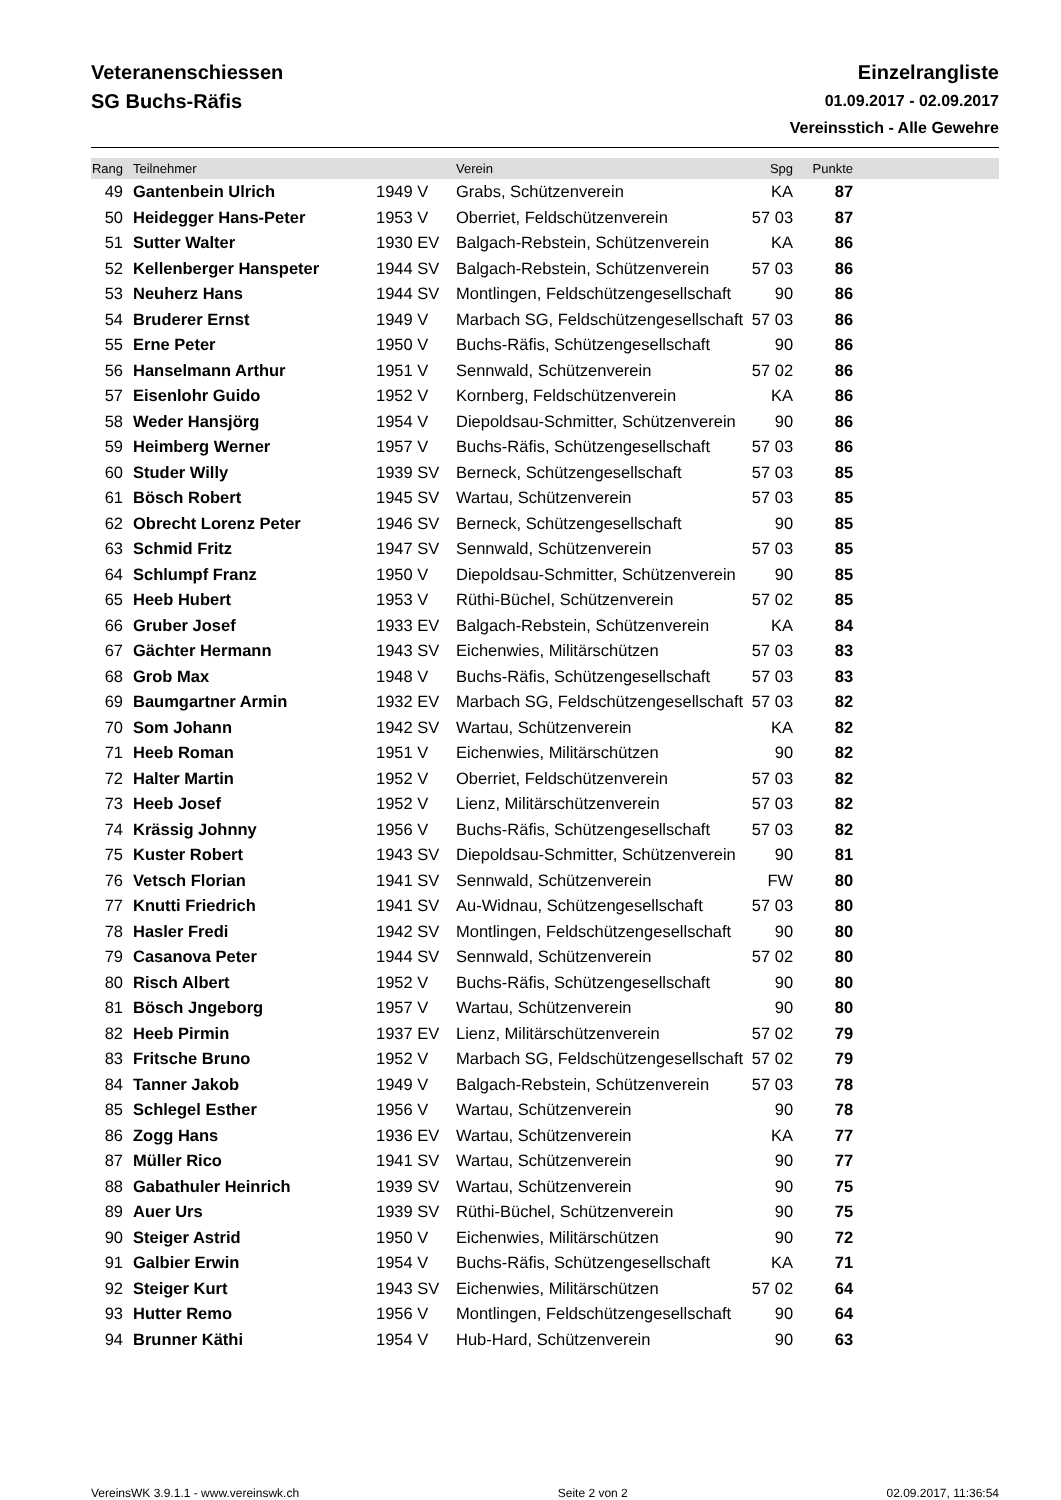Veteranenschiessen
SG Buchs-Räfis
Einzelrangliste
01.09.2017 - 02.09.2017
Vereinsstich - Alle Gewehre
| Rang | Teilnehmer | | Verein | Spg | Punkte | |
| --- | --- | --- | --- | --- | --- | --- |
| 49 | Gantenbein Ulrich | 1949 V | Grabs, Schützenverein | KA | 87 | |
| 50 | Heidegger Hans-Peter | 1953 V | Oberriet, Feldschützenverein | 57 03 | 87 | |
| 51 | Sutter Walter | 1930 EV | Balgach-Rebstein, Schützenverein | KA | 86 | |
| 52 | Kellenberger Hanspeter | 1944 SV | Balgach-Rebstein, Schützenverein | 57 03 | 86 | |
| 53 | Neuherz Hans | 1944 SV | Montlingen, Feldschützengesellschaft | 90 | 86 | |
| 54 | Bruderer Ernst | 1949 V | Marbach SG, Feldschützengesellschaft | 57 03 | 86 | |
| 55 | Erne Peter | 1950 V | Buchs-Räfis, Schützengesellschaft | 90 | 86 | |
| 56 | Hanselmann Arthur | 1951 V | Sennwald, Schützenverein | 57 02 | 86 | |
| 57 | Eisenlohr Guido | 1952 V | Kornberg, Feldschützenverein | KA | 86 | |
| 58 | Weder Hansjörg | 1954 V | Diepoldsau-Schmitter, Schützenverein | 90 | 86 | |
| 59 | Heimberg Werner | 1957 V | Buchs-Räfis, Schützengesellschaft | 57 03 | 86 | |
| 60 | Studer Willy | 1939 SV | Berneck, Schützengesellschaft | 57 03 | 85 | |
| 61 | Bösch Robert | 1945 SV | Wartau, Schützenverein | 57 03 | 85 | |
| 62 | Obrecht Lorenz Peter | 1946 SV | Berneck, Schützengesellschaft | 90 | 85 | |
| 63 | Schmid Fritz | 1947 SV | Sennwald, Schützenverein | 57 03 | 85 | |
| 64 | Schlumpf Franz | 1950 V | Diepoldsau-Schmitter, Schützenverein | 90 | 85 | |
| 65 | Heeb Hubert | 1953 V | Rüthi-Büchel, Schützenverein | 57 02 | 85 | |
| 66 | Gruber Josef | 1933 EV | Balgach-Rebstein, Schützenverein | KA | 84 | |
| 67 | Gächter Hermann | 1943 SV | Eichenwies, Militärschützen | 57 03 | 83 | |
| 68 | Grob Max | 1948 V | Buchs-Räfis, Schützengesellschaft | 57 03 | 83 | |
| 69 | Baumgartner Armin | 1932 EV | Marbach SG, Feldschützengesellschaft | 57 03 | 82 | |
| 70 | Som Johann | 1942 SV | Wartau, Schützenverein | KA | 82 | |
| 71 | Heeb Roman | 1951 V | Eichenwies, Militärschützen | 90 | 82 | |
| 72 | Halter Martin | 1952 V | Oberriet, Feldschützenverein | 57 03 | 82 | |
| 73 | Heeb Josef | 1952 V | Lienz, Militärschützenverein | 57 03 | 82 | |
| 74 | Krässig Johnny | 1956 V | Buchs-Räfis, Schützengesellschaft | 57 03 | 82 | |
| 75 | Kuster Robert | 1943 SV | Diepoldsau-Schmitter, Schützenverein | 90 | 81 | |
| 76 | Vetsch Florian | 1941 SV | Sennwald, Schützenverein | FW | 80 | |
| 77 | Knutti Friedrich | 1941 SV | Au-Widnau, Schützengesellschaft | 57 03 | 80 | |
| 78 | Hasler Fredi | 1942 SV | Montlingen, Feldschützengesellschaft | 90 | 80 | |
| 79 | Casanova Peter | 1944 SV | Sennwald, Schützenverein | 57 02 | 80 | |
| 80 | Risch Albert | 1952 V | Buchs-Räfis, Schützengesellschaft | 90 | 80 | |
| 81 | Bösch Jngeborg | 1957 V | Wartau, Schützenverein | 90 | 80 | |
| 82 | Heeb Pirmin | 1937 EV | Lienz, Militärschützenverein | 57 02 | 79 | |
| 83 | Fritsche Bruno | 1952 V | Marbach SG, Feldschützengesellschaft | 57 02 | 79 | |
| 84 | Tanner Jakob | 1949 V | Balgach-Rebstein, Schützenverein | 57 03 | 78 | |
| 85 | Schlegel Esther | 1956 V | Wartau, Schützenverein | 90 | 78 | |
| 86 | Zogg Hans | 1936 EV | Wartau, Schützenverein | KA | 77 | |
| 87 | Müller Rico | 1941 SV | Wartau, Schützenverein | 90 | 77 | |
| 88 | Gabathuler Heinrich | 1939 SV | Wartau, Schützenverein | 90 | 75 | |
| 89 | Auer Urs | 1939 SV | Rüthi-Büchel, Schützenverein | 90 | 75 | |
| 90 | Steiger Astrid | 1950 V | Eichenwies, Militärschützen | 90 | 72 | |
| 91 | Galbier Erwin | 1954 V | Buchs-Räfis, Schützengesellschaft | KA | 71 | |
| 92 | Steiger Kurt | 1943 SV | Eichenwies, Militärschützen | 57 02 | 64 | |
| 93 | Hutter Remo | 1956 V | Montlingen, Feldschützengesellschaft | 90 | 64 | |
| 94 | Brunner Käthi | 1954 V | Hub-Hard, Schützenverein | 90 | 63 | |
VereinsWK 3.9.1.1 - www.vereinswk.ch Seite 2 von 2 02.09.2017, 11:36:54